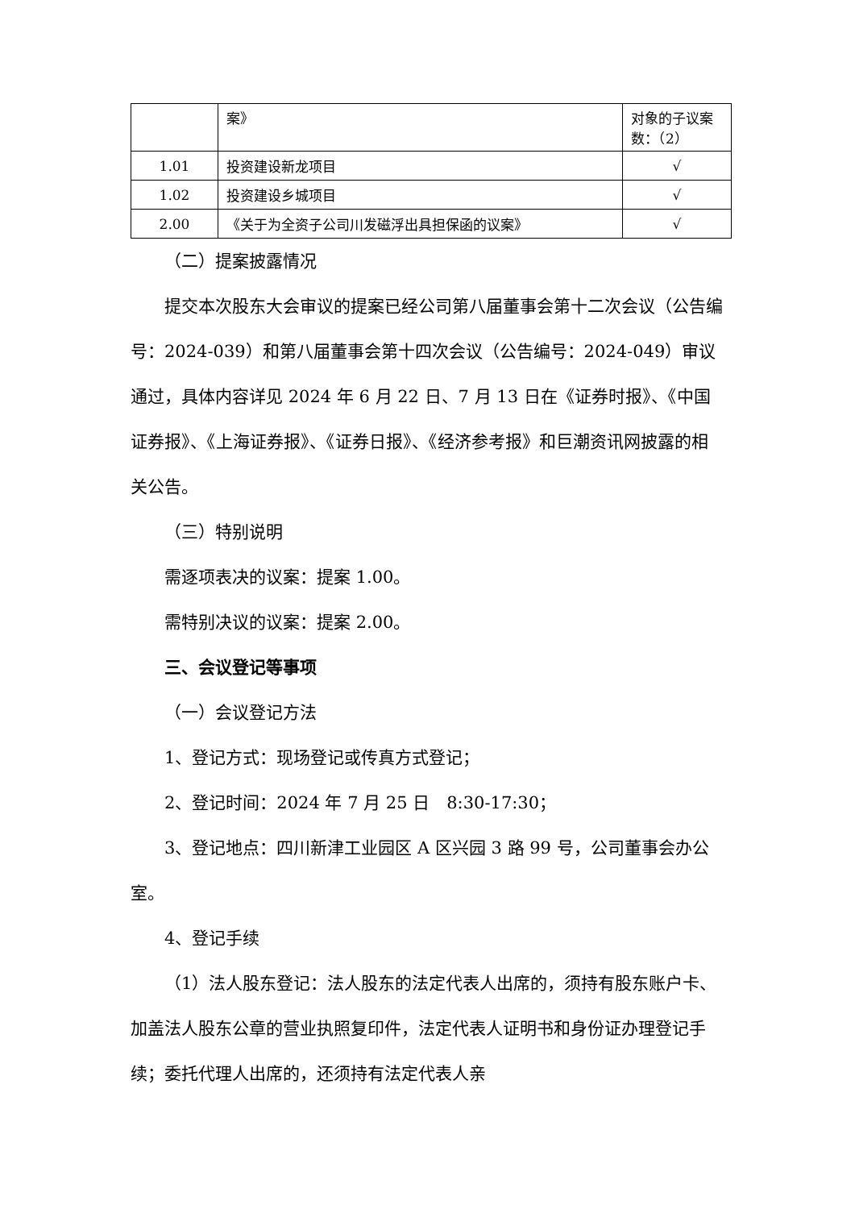| | 案》 | 对象的子议案数：（2） |
| 1.01 | 投资建设新龙项目 | √ |
| 1.02 | 投资建设乡城项目 | √ |
| 2.00 | 《关于为全资子公司川发磁浮出具担保函的议案》 | √ |
（二）提案披露情况
提交本次股东大会审议的提案已经公司第八届董事会第十二次会议（公告编号：2024-039）和第八届董事会第十四次会议（公告编号：2024-049）审议通过，具体内容详见 2024 年 6 月 22 日、7 月 13 日在《证券时报》、《中国证券报》、《上海证券报》、《证券日报》、《经济参考报》和巨潮资讯网披露的相关公告。
（三）特别说明
需逐项表决的议案：提案 1.00。
需特别决议的议案：提案 2.00。
三、会议登记等事项
（一）会议登记方法
1、登记方式：现场登记或传真方式登记；
2、登记时间：2024 年 7 月 25 日　8:30-17:30；
3、登记地点：四川新津工业园区 A 区兴园 3 路 99 号，公司董事会办公室。
4、登记手续
（1）法人股东登记：法人股东的法定代表人出席的，须持有股东账户卡、加盖法人股东公章的营业执照复印件，法定代表人证明书和身份证办理登记手续；委托代理人出席的，还须持有法定代表人亲